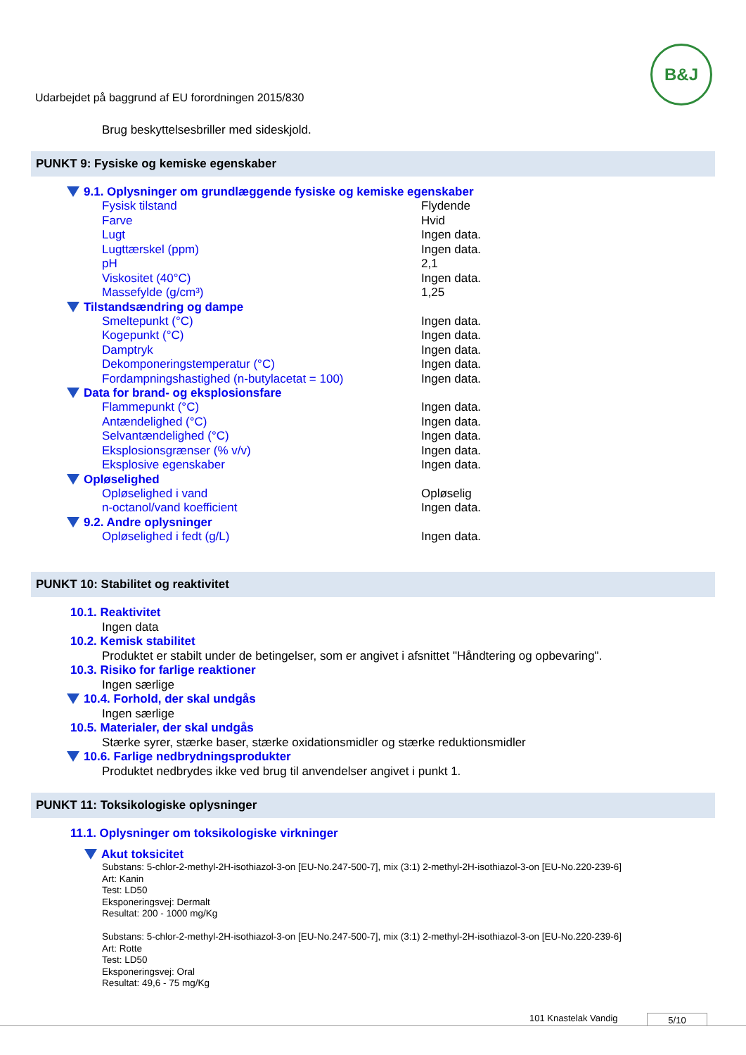Udarbejdet på baggrund af EU forordningen 2015/830
B&J
Brug beskyttelsesbriller med sideskjold.
PUNKT 9: Fysiske og kemiske egenskaber
9.1. Oplysninger om grundlæggende fysiske og kemiske egenskaber
| Fysisk tilstand | Flydende |
| Farve | Hvid |
| Lugt | Ingen data. |
| Lugttærskel (ppm) | Ingen data. |
| pH | 2,1 |
| Viskositet (40°C) | Ingen data. |
| Massefylde (g/cm³) | 1,25 |
Tilstandsændring og dampe
| Smeltepunkt (°C) | Ingen data. |
| Kogepunkt (°C) | Ingen data. |
| Damptryk | Ingen data. |
| Dekomponeringstemperatur (°C) | Ingen data. |
| Fordampningshastighed (n-butylacetat = 100) | Ingen data. |
Data for brand- og eksplosionsfare
| Flammepunkt (°C) | Ingen data. |
| Antændelighed (°C) | Ingen data. |
| Selvantændelighed (°C) | Ingen data. |
| Eksplosionsgrænser (% v/v) | Ingen data. |
| Eksplosive egenskaber | Ingen data. |
Opløselighed
| Opløselighed i vand | Opløselig |
| n-octanol/vand koefficient | Ingen data. |
9.2. Andre oplysninger
| Opløselighed i fedt (g/L) | Ingen data. |
PUNKT 10: Stabilitet og reaktivitet
10.1. Reaktivitet
Ingen data
10.2. Kemisk stabilitet
Produktet er stabilt under de betingelser, som er angivet i afsnittet "Håndtering og opbevaring".
10.3. Risiko for farlige reaktioner
Ingen særlige
10.4. Forhold, der skal undgås
Ingen særlige
10.5. Materialer, der skal undgås
Stærke syrer, stærke baser, stærke oxidationsmidler og stærke reduktionsmidler
10.6. Farlige nedbrydningsprodukter
Produktet nedbrydes ikke ved brug til anvendelser angivet i punkt 1.
PUNKT 11: Toksikologiske oplysninger
11.1. Oplysninger om toksikologiske virkninger
Akut toksicitet
Substans: 5-chlor-2-methyl-2H-isothiazol-3-on [EU-No.247-500-7], mix (3:1) 2-methyl-2H-isothiazol-3-on [EU-No.220-239-6]
Art: Kanin
Test: LD50
Eksponeringsvej: Dermalt
Resultat: 200 - 1000 mg/Kg
Substans: 5-chlor-2-methyl-2H-isothiazol-3-on [EU-No.247-500-7], mix (3:1) 2-methyl-2H-isothiazol-3-on [EU-No.220-239-6]
Art: Rotte
Test: LD50
Eksponeringsvej: Oral
Resultat: 49,6 - 75 mg/Kg
101 Knastelak Vandig 5/10